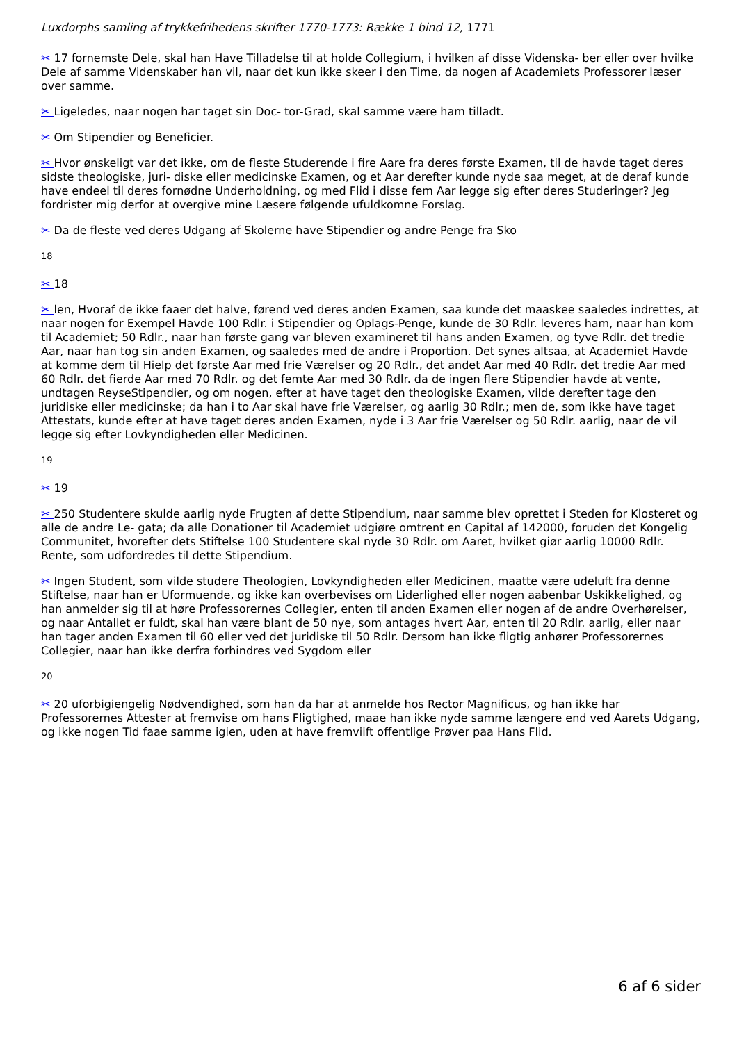Luxdorphs samling af trykkefrihedens skrifter 1770-1773: Række 1 bind 12, 1771
✂ 17 fornemste Dele, skal han Have Tilladelse til at holde Collegium, i hvilken af disse Videnska- ber eller over hvilke Dele af samme Videnskaber han vil, naar det kun ikke skeer i den Time, da nogen af Academiets Professorer læser over samme.
✂ Ligeledes, naar nogen har taget sin Doc- tor-Grad, skal samme være ham tilladt.
✂ Om Stipendier og Beneficier.
✂ Hvor ønskeligt var det ikke, om de fleste Studerende i fire Aare fra deres første Examen, til de havde taget deres sidste theologiske, juri- diske eller medicinske Examen, og et Aar derefter kunde nyde saa meget, at de deraf kunde have endeel til deres fornødne Underholdning, og med Flid i disse fem Aar legge sig efter deres Studeringer? Jeg fordrister mig derfor at overgive mine Læsere følgende ufuldkomne Forslag.
✂ Da de fleste ved deres Udgang af Skolerne have Stipendier og andre Penge fra Sko
18
✂ 18
✂ len, Hvoraf de ikke faaer det halve, førend ved deres anden Examen, saa kunde det maaskee saaledes indrettes, at naar nogen for Exempel Havde 100 Rdlr. i Stipendier og Oplags-Penge, kunde de 30 Rdlr. leveres ham, naar han kom til Academiet; 50 Rdlr., naar han første gang var bleven examineret til hans anden Examen, og tyve Rdlr. det tredie Aar, naar han tog sin anden Examen, og saaledes med de andre i Proportion. Det synes altsaa, at Academiet Havde at komme dem til Hielp det første Aar med frie Værelser og 20 Rdlr., det andet Aar med 40 Rdlr. det tredie Aar med 60 Rdlr. det fierde Aar med 70 Rdlr. og det femte Aar med 30 Rdlr. da de ingen flere Stipendier havde at vente, undtagen ReyseStipendier, og om nogen, efter at have taget den theologiske Examen, vilde derefter tage den juridiske eller medicinske; da han i to Aar skal have frie Værelser, og aarlig 30 Rdlr.; men de, som ikke have taget Attestats, kunde efter at have taget deres anden Examen, nyde i 3 Aar frie Værelser og 50 Rdlr. aarlig, naar de vil legge sig efter Lovkyndigheden eller Medicinen.
19
✂ 19
✂ 250 Studentere skulde aarlig nyde Frugten af dette Stipendium, naar samme blev oprettet i Steden for Klosteret og alle de andre Le- gata; da alle Donationer til Academiet udgiøre omtrent en Capital af 142000, foruden det Kongelig Communitet, hvorefter dets Stiftelse 100 Studentere skal nyde 30 Rdlr. om Aaret, hvilket giør aarlig 10000 Rdlr. Rente, som udfordredes til dette Stipendium.
✂ Ingen Student, som vilde studere Theologien, Lovkyndigheden eller Medicinen, maatte være udeluft fra denne Stiftelse, naar han er Uformuende, og ikke kan overbevises om Liderlighed eller nogen aabenbar Uskikkelighed, og han anmelder sig til at høre Professorernes Collegier, enten til anden Examen eller nogen af de andre Overhørelser, og naar Antallet er fuldt, skal han være blant de 50 nye, som antages hvert Aar, enten til 20 Rdlr. aarlig, eller naar han tager anden Examen til 60 eller ved det juridiske til 50 Rdlr. Dersom han ikke fligtig anhører Professorernes Collegier, naar han ikke derfra forhindres ved Sygdom eller
20
✂ 20 uforbigiengelig Nødvendighed, som han da har at anmelde hos Rector Magnificus, og han ikke har Professorernes Attester at fremvise om hans Fligtighed, maae han ikke nyde samme længere end ved Aarets Udgang, og ikke nogen Tid faae samme igien, uden at have fremviift offentlige Prøver paa Hans Flid.
6 af 6 sider